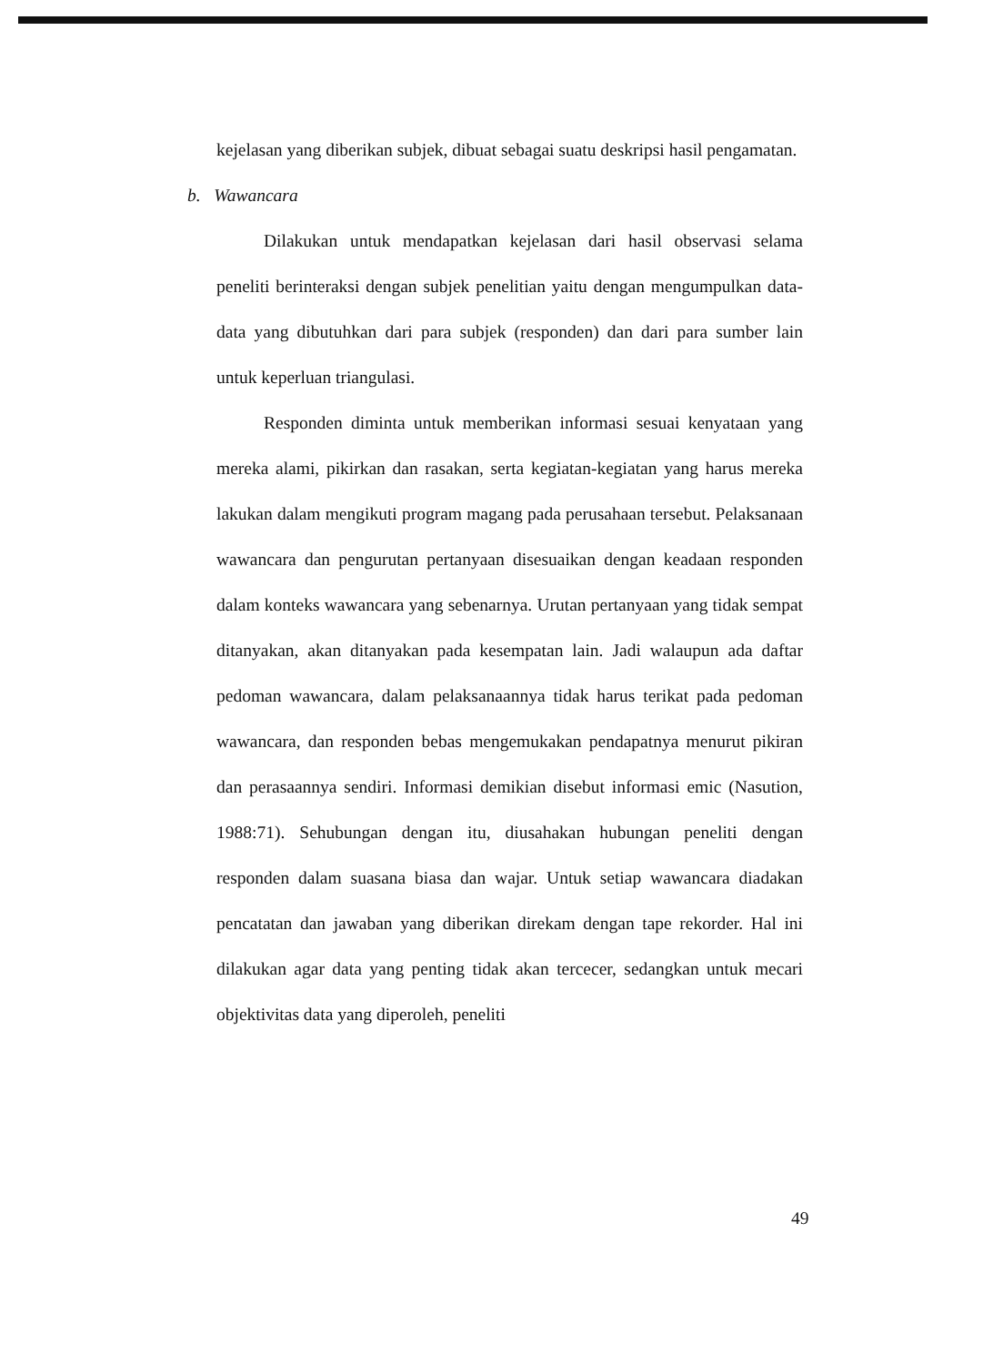kejelasan yang diberikan subjek, dibuat sebagai suatu deskripsi hasil pengamatan.
b. Wawancara
Dilakukan untuk mendapatkan kejelasan dari hasil observasi selama peneliti berinteraksi dengan subjek penelitian yaitu dengan mengumpulkan data-data yang dibutuhkan dari para subjek (responden) dan dari para sumber lain untuk keperluan triangulasi.
Responden diminta untuk memberikan informasi sesuai kenyataan yang mereka alami, pikirkan dan rasakan, serta kegiatan-kegiatan yang harus mereka lakukan dalam mengikuti program magang pada perusahaan tersebut. Pelaksanaan wawancara dan pengurutan pertanyaan disesuaikan dengan keadaan responden dalam konteks wawancara yang sebenarnya. Urutan pertanyaan yang tidak sempat ditanyakan, akan ditanyakan pada kesempatan lain. Jadi walaupun ada daftar pedoman wawancara, dalam pelaksanaannya tidak harus terikat pada pedoman wawancara, dan responden bebas mengemukakan pendapatnya menurut pikiran dan perasaannya sendiri. Informasi demikian disebut informasi emic (Nasution, 1988:71). Sehubungan dengan itu, diusahakan hubungan peneliti dengan responden dalam suasana biasa dan wajar. Untuk setiap wawancara diadakan pencatatan dan jawaban yang diberikan direkam dengan tape rekorder. Hal ini dilakukan agar data yang penting tidak akan tercecer, sedangkan untuk mecari objektivitas data yang diperoleh, peneliti
49